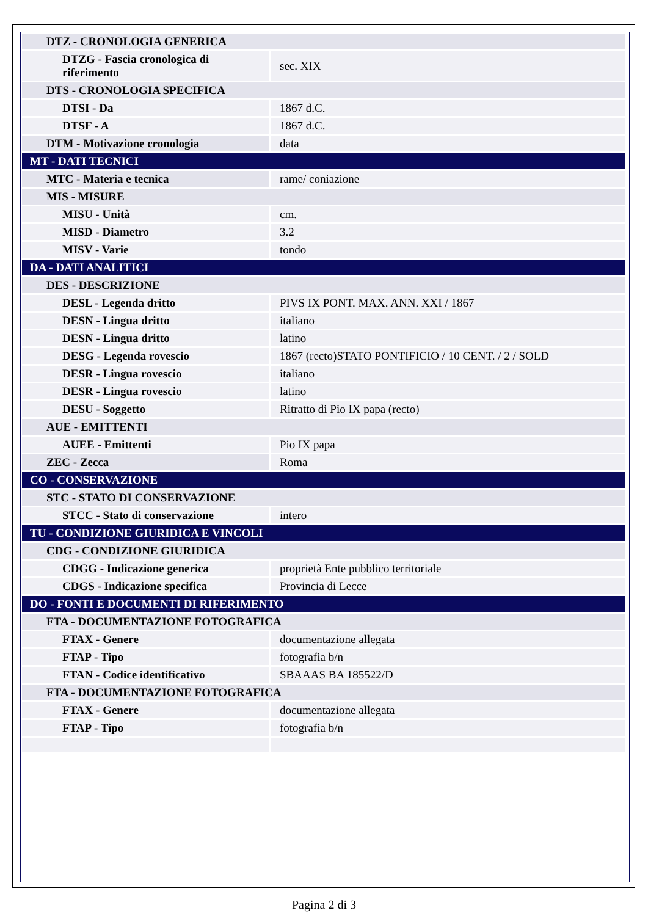| DTZ - CRONOLOGIA GENERICA | |
| DTZG - Fascia cronologica di riferimento | sec. XIX |
| DTS - CRONOLOGIA SPECIFICA | |
| DTSI - Da | 1867 d.C. |
| DTSF - A | 1867 d.C. |
| DTM - Motivazione cronologia | data |
| MT - DATI TECNICI | |
| MTC - Materia e tecnica | rame/ coniazione |
| MIS - MISURE | |
| MISU - Unità | cm. |
| MISD - Diametro | 3.2 |
| MISV - Varie | tondo |
| DA - DATI ANALITICI | |
| DES - DESCRIZIONE | |
| DESL - Legenda dritto | PIVS IX PONT. MAX. ANN. XXI / 1867 |
| DESN - Lingua dritto | italiano |
| DESN - Lingua dritto | latino |
| DESG - Legenda rovescio | 1867 (recto)STATO PONTIFICIO / 10 CENT. / 2 / SOLD |
| DESR - Lingua rovescio | italiano |
| DESR - Lingua rovescio | latino |
| DESU - Soggetto | Ritratto di Pio IX papa (recto) |
| AUE - EMITTENTI | |
| AUEE - Emittenti | Pio IX papa |
| ZEC - Zecca | Roma |
| CO - CONSERVAZIONE | |
| STC - STATO DI CONSERVAZIONE | |
| STCC - Stato di conservazione | intero |
| TU - CONDIZIONE GIURIDICA E VINCOLI | |
| CDG - CONDIZIONE GIURIDICA | |
| CDGG - Indicazione generica | proprietà Ente pubblico territoriale |
| CDGS - Indicazione specifica | Provincia di Lecce |
| DO - FONTI E DOCUMENTI DI RIFERIMENTO | |
| FTA - DOCUMENTAZIONE FOTOGRAFICA | |
| FTAX - Genere | documentazione allegata |
| FTAP - Tipo | fotografia b/n |
| FTAN - Codice identificativo | SBAAAS BA 185522/D |
| FTA - DOCUMENTAZIONE FOTOGRAFICA | |
| FTAX - Genere | documentazione allegata |
| FTAP - Tipo | fotografia b/n |
Pagina 2 di 3